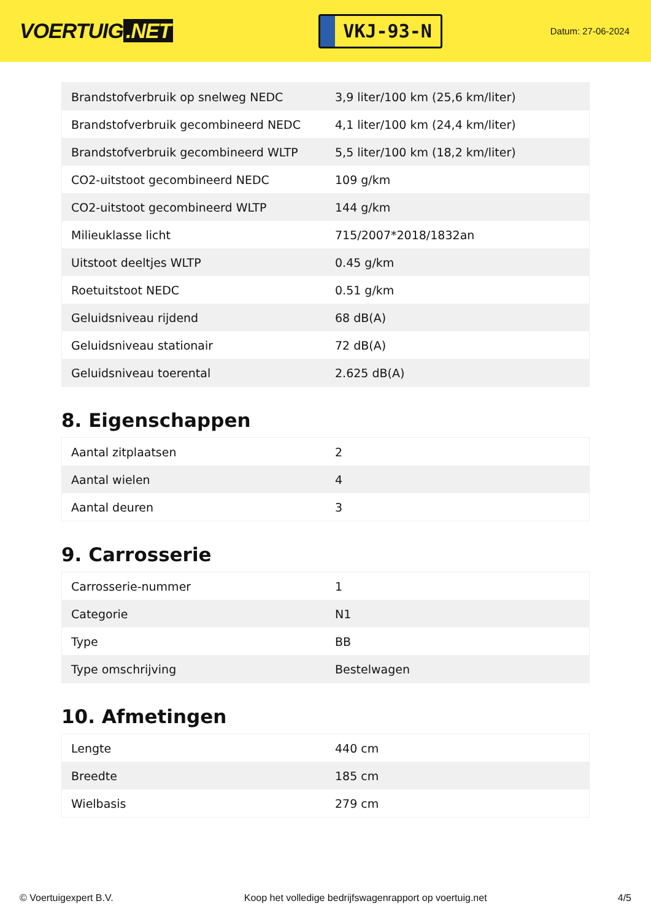VOERTUIG.NET
VKJ-93-N
Datum: 27-06-2024
| Brandstofverbruik op snelweg NEDC | 3,9 liter/100 km (25,6 km/liter) |
| Brandstofverbruik gecombineerd NEDC | 4,1 liter/100 km (24,4 km/liter) |
| Brandstofverbruik gecombineerd WLTP | 5,5 liter/100 km (18,2 km/liter) |
| CO2-uitstoot gecombineerd NEDC | 109 g/km |
| CO2-uitstoot gecombineerd WLTP | 144 g/km |
| Milieuklasse licht | 715/2007*2018/1832an |
| Uitstoot deeltjes WLTP | 0.45 g/km |
| Roetuitstoot NEDC | 0.51 g/km |
| Geluidsniveau rijdend | 68 dB(A) |
| Geluidsniveau stationair | 72 dB(A) |
| Geluidsniveau toerental | 2.625 dB(A) |
8. Eigenschappen
| Aantal zitplaatsen | 2 |
| Aantal wielen | 4 |
| Aantal deuren | 3 |
9. Carrosserie
| Carrosserie-nummer | 1 |
| Categorie | N1 |
| Type | BB |
| Type omschrijving | Bestelwagen |
10. Afmetingen
| Lengte | 440 cm |
| Breedte | 185 cm |
| Wielbasis | 279 cm |
© Voertuigexpert B.V. Koop het volledige bedrijfswagenrapport op voertuig.net 4/5